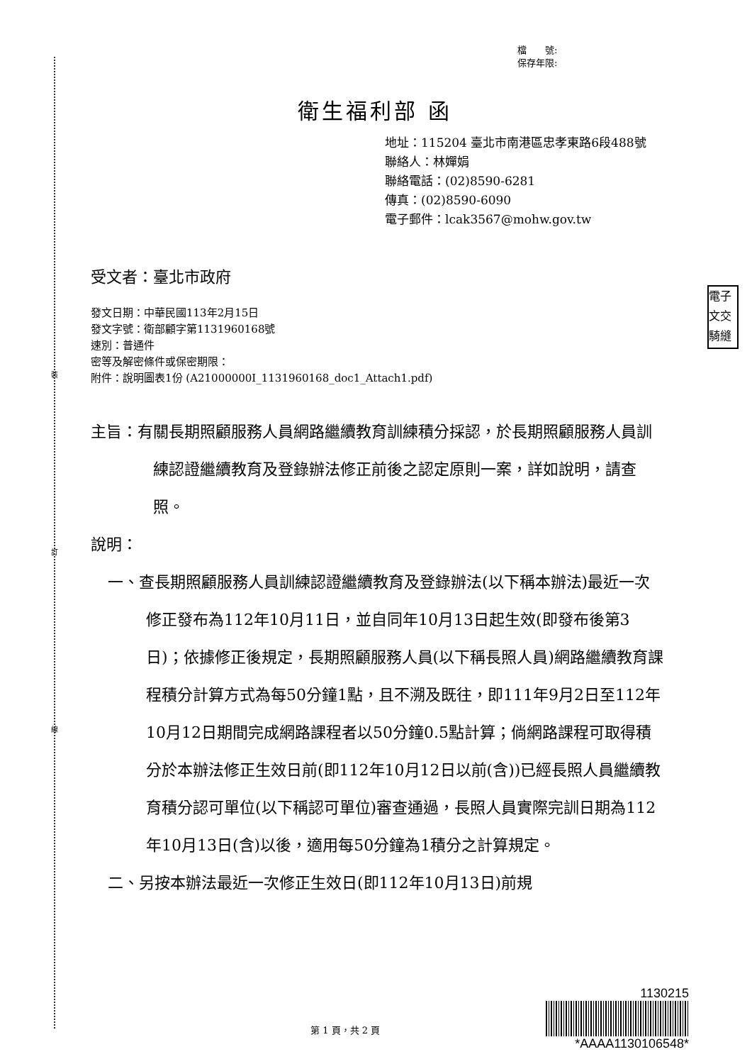裝
訂
線
檔　　號:
保存年限:
衛生福利部 函
地址：115204 臺北市南港區忠孝東路6段488號
聯絡人：林嬋娟
聯絡電話：(02)8590-6281
傳真：(02)8590-6090
電子郵件：lcak3567@mohw.gov.tw
受文者：臺北市政府
發文日期：中華民國113年2月15日
發文字號：衛部顧字第1131960168號
速別：普通件
密等及解密條件或保密期限：
附件：說明圖表1份 (A21000000I_1131960168_doc1_Attach1.pdf)
電子
文交
騎縫
主旨：有關長期照顧服務人員網路繼續教育訓練積分採認，於長期照顧服務人員訓練認證繼續教育及登錄辦法修正前後之認定原則一案，詳如說明，請查照。
說明：
一、查長期照顧服務人員訓練認證繼續教育及登錄辦法(以下稱本辦法)最近一次修正發布為112年10月11日，並自同年10月13日起生效(即發布後第3日)；依據修正後規定，長期照顧服務人員(以下稱長照人員)網路繼續教育課程積分計算方式為每50分鐘1點，且不溯及既往，即111年9月2日至112年10月12日期間完成網路課程者以50分鐘0.5點計算；倘網路課程可取得積分於本辦法修正生效日前(即112年10月12日以前(含))已經長照人員繼續教育積分認可單位(以下稱認可單位)審查通過，長照人員實際完訓日期為112年10月13日(含)以後，適用每50分鐘為1積分之計算規定。
二、另按本辦法最近一次修正生效日(即112年10月13日)前規
1130215
*AAAA1130106548*
第 1 頁，共 2 頁